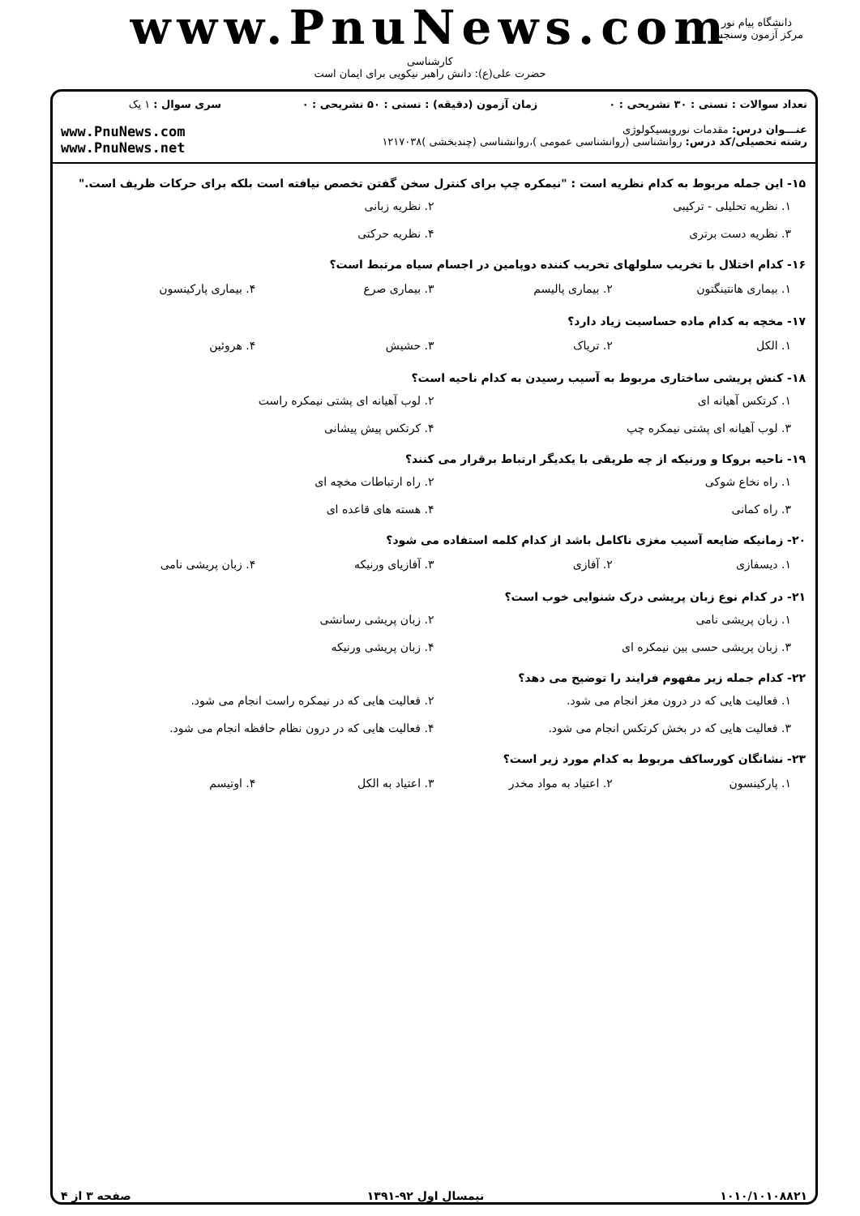www.PnuNews.com
کارشناسی
حضرت علی(ع): دانش راهبر نیکویی برای ایمان است
دانشگاه پیام نور
مرکز آزمون وسنجش
| تعداد سوالات : تستی : ۳۰ تشریحی : ۰ | زمان آزمون (دقیقه) : تستی : ۵۰ تشریحی : ۰ | سری سوال : ۱ یک |
| عنـــوان درس: مقدمات نوروپسیکولوژی رشته تحصیلی/کد درس: روانشناسی (روانشناسی عمومی )،روانشناسی (چندبخشی )۱۲۱۷۰۳۸ | | www.PnuNews.com www.PnuNews.net |
۱۵- این جمله مربوط به کدام نظریه است : "نیمکره چپ برای کنترل سخن گفتن تخصص نیافته است بلکه برای حرکات ظریف است."
۱. نظریه تحلیلی - ترکیبی ۲. نظریه زبانی ۳. نظریه دست برتری ۴. نظریه حرکتی
۱۶- کدام اختلال با تخریب سلولهای تخریب کننده دوپامین در اجسام سیاه مرتبط است؟
۱. بیماری هانتینگتون ۲. بیماری پالیسم ۳. بیماری صرع ۴. بیماری پارکینسون
۱۷- مخچه به کدام ماده حساسیت زیاد دارد؟
۱. الکل ۲. تریاک ۳. حشیش ۴. هروئین
۱۸- کنش پریشی ساختاری مربوط به آسیب رسیدن به کدام ناحیه است؟
۱. کرتکس آهیانه ای ۲. لوب آهیانه ای پشتی نیمکره راست ۳. لوب آهیانه ای پشتی نیمکره چپ ۴. کرتکس پیش پیشانی
۱۹- ناحیه بروکا و ورنیکه از چه طریقی با یکدیگر ارتباط برقرار می کنند؟
۱. راه نخاع شوکی ۲. راه ارتباطات مخچه ای ۳. راه کمانی ۴. هسته های قاعده ای
۲۰- زمانیکه ضایعه آسیب مغزی ناکامل باشد از کدام کلمه استفاده می شود؟
۱. دیسفازی ۲. آفازی ۳. آفازیای ورنیکه ۴. زبان پریشی نامی
۲۱- در کدام نوع زبان پریشی درک شنوایی خوب است؟
۱. زبان پریشی نامی ۲. زبان پریشی رسانشی ۳. زبان پریشی حسی بین نیمکره ای ۴. زبان پریشی ورنیکه
۲۲- کدام جمله زیر مفهوم فرایند را توضیح می دهد؟
۱. فعالیت هایی که در درون مغز انجام می شود. ۲. فعالیت هایی که در نیمکره راست انجام می شود. ۳. فعالیت هایی که در بخش کرتکس انجام می شود. ۴. فعالیت هایی که در درون نظام حافظه انجام می شود.
۲۳- نشانگان کورساکف مربوط به کدام مورد زیر است؟
۱. پارکینسون ۲. اعتیاد به مواد مخدر ۳. اعتیاد به الکل ۴. اوتیسم
۱۰۱۰/۱۰۱۰۸۸۲۱ نیمسال اول ۹۲-۱۳۹۱ صفحه ۳ از ۴